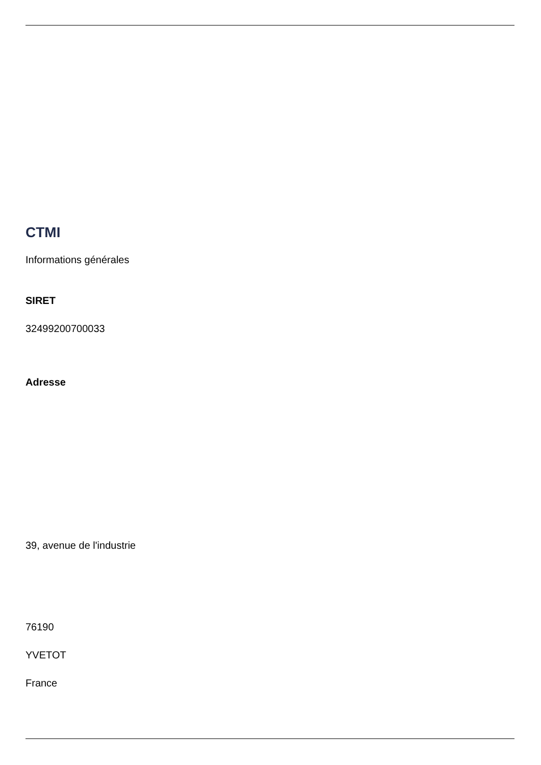CTMI
Informations générales
SIRET
32499200700033
Adresse
39, avenue de l'industrie
76190
YVETOT
France